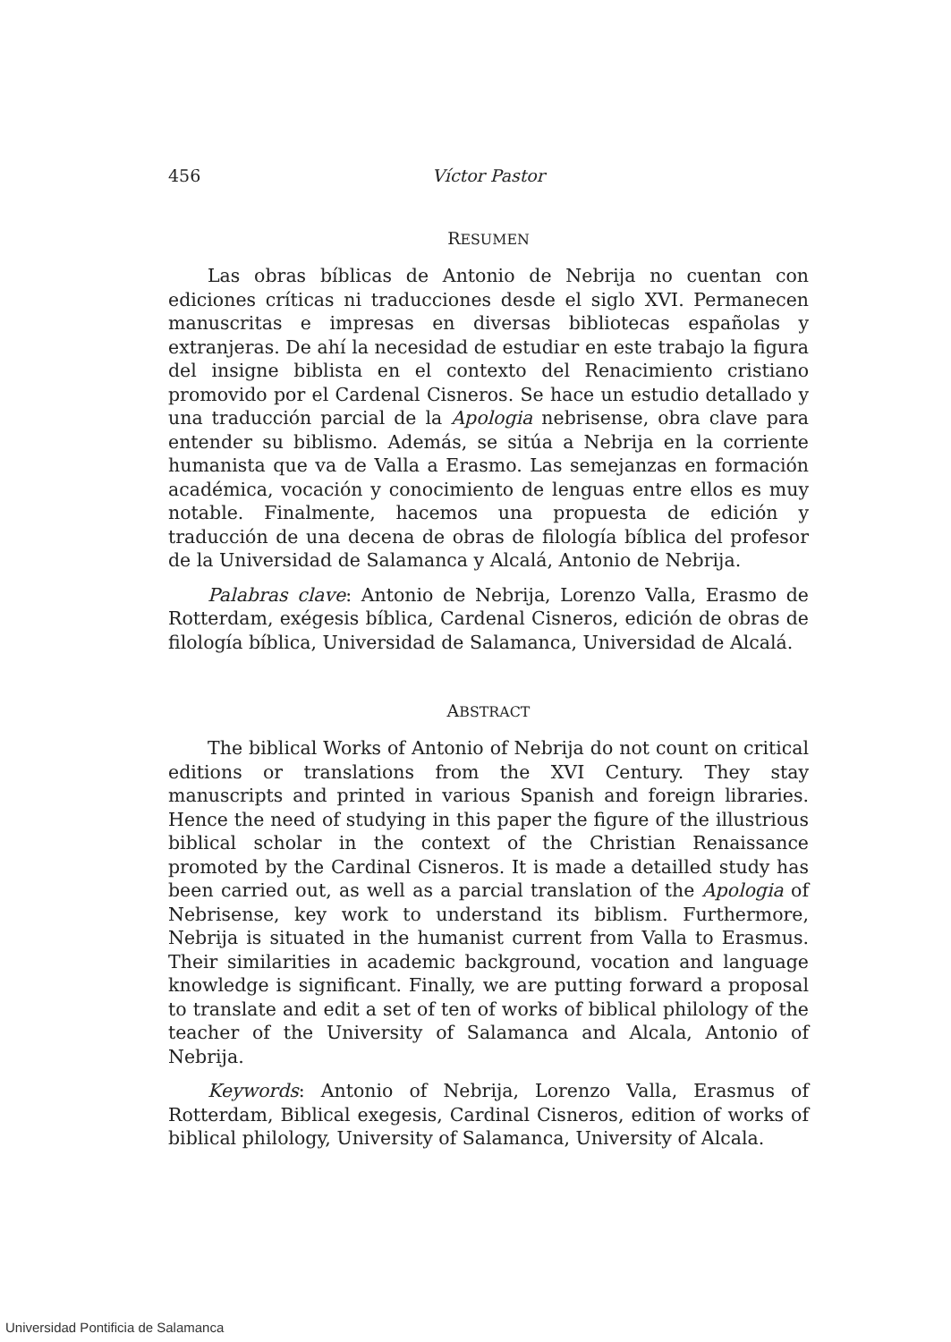456 Víctor Pastor
RESUMEN
Las obras bíblicas de Antonio de Nebrija no cuentan con ediciones críticas ni traducciones desde el siglo XVI. Permanecen manuscritas e impresas en diversas bibliotecas españolas y extranjeras. De ahí la necesidad de estudiar en este trabajo la figura del insigne biblista en el contexto del Renacimiento cristiano promovido por el Cardenal Cisneros. Se hace un estudio detallado y una traducción parcial de la Apologia nebrisense, obra clave para entender su biblismo. Además, se sitúa a Nebrija en la corriente humanista que va de Valla a Erasmo. Las semejanzas en formación académica, vocación y conocimiento de lenguas entre ellos es muy notable. Finalmente, hacemos una propuesta de edición y traducción de una decena de obras de filología bíblica del profesor de la Universidad de Salamanca y Alcalá, Antonio de Nebrija.
Palabras clave: Antonio de Nebrija, Lorenzo Valla, Erasmo de Rotterdam, exégesis bíblica, Cardenal Cisneros, edición de obras de filología bíblica, Universidad de Salamanca, Universidad de Alcalá.
ABSTRACT
The biblical Works of Antonio of Nebrija do not count on critical editions or translations from the XVI Century. They stay manuscripts and printed in various Spanish and foreign libraries. Hence the need of studying in this paper the figure of the illustrious biblical scholar in the context of the Christian Renaissance promoted by the Cardinal Cisneros. It is made a detailled study has been carried out, as well as a parcial translation of the Apologia of Nebrisense, key work to understand its biblism. Furthermore, Nebrija is situated in the humanist current from Valla to Erasmus. Their similarities in academic background, vocation and language knowledge is significant. Finally, we are putting forward a proposal to translate and edit a set of ten of works of biblical philology of the teacher of the University of Salamanca and Alcala, Antonio of Nebrija.
Keywords: Antonio of Nebrija, Lorenzo Valla, Erasmus of Rotterdam, Biblical exegesis, Cardinal Cisneros, edition of works of biblical philology, University of Salamanca, University of Alcala.
Universidad Pontificia de Salamanca